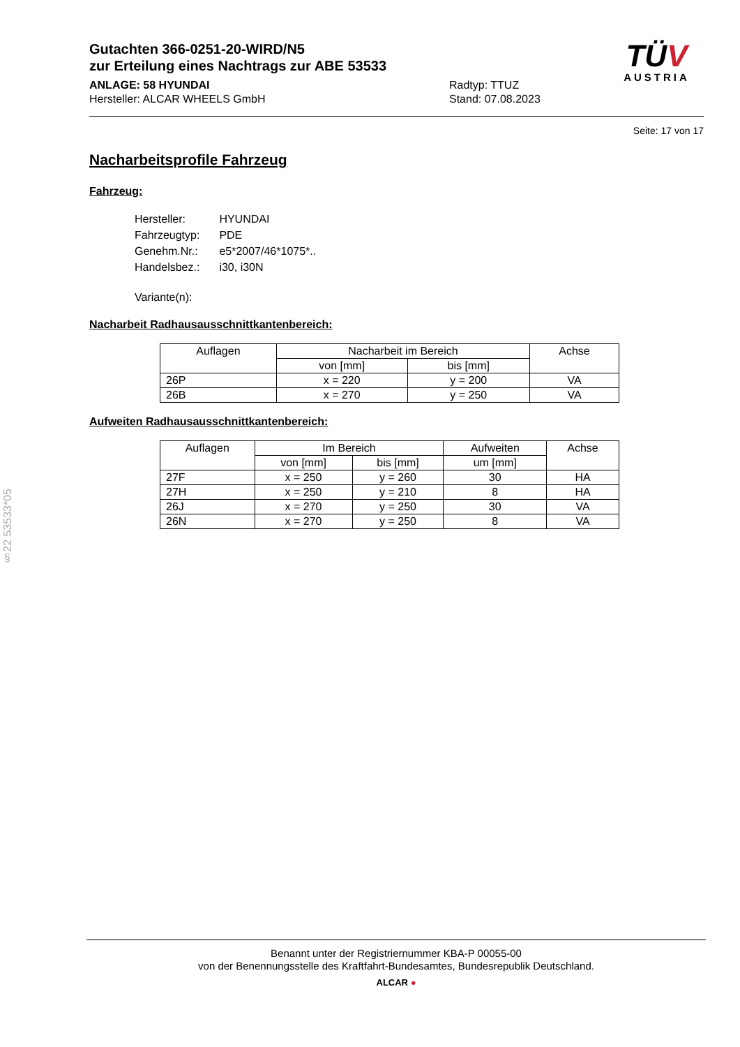Gutachten 366-0251-20-WIRD/N5
zur Erteilung eines Nachtrags zur ABE 53533
ANLAGE: 58 HYUNDAI
Hersteller: ALCAR WHEELS GmbH
Radtyp: TTUZ
Stand: 07.08.2023
TÜV
AUSTRIA
Seite: 17 von 17
Nacharbeitsprofile Fahrzeug
Fahrzeug:
| Hersteller: | HYUNDAI |
| Fahrzeugtyp: | PDE |
| Genehm.Nr.: | e5*2007/46*1075*.. |
| Handelsbez.: | i30, i30N |
| Variante(n): | |
Nacharbeit Radhausausschnittkantenbereich:
| Auflagen | Nacharbeit im Bereich | | Achse |
| --- | --- | --- | --- |
| | von [mm] | bis [mm] | |
| 26P | x = 220 | y = 200 | VA |
| 26B | x = 270 | y = 250 | VA |
Aufweiten Radhausausschnittkantenbereich:
| Auflagen | Im Bereich | | Aufweiten | Achse |
| --- | --- | --- | --- | --- |
| | von [mm] | bis [mm] | um [mm] | |
| 27F | x = 250 | y = 260 | 30 | HA |
| 27H | x = 250 | y = 210 | 8 | HA |
| 26J | x = 270 | y = 250 | 30 | VA |
| 26N | x = 270 | y = 250 | 8 | VA |
§22 53533*05
Benannt unter der Registriernummer KBA-P 00055-00
von der Benennungsstelle des Kraftfahrt-Bundesamtes, Bundesrepublik Deutschland.
ALCAR ●